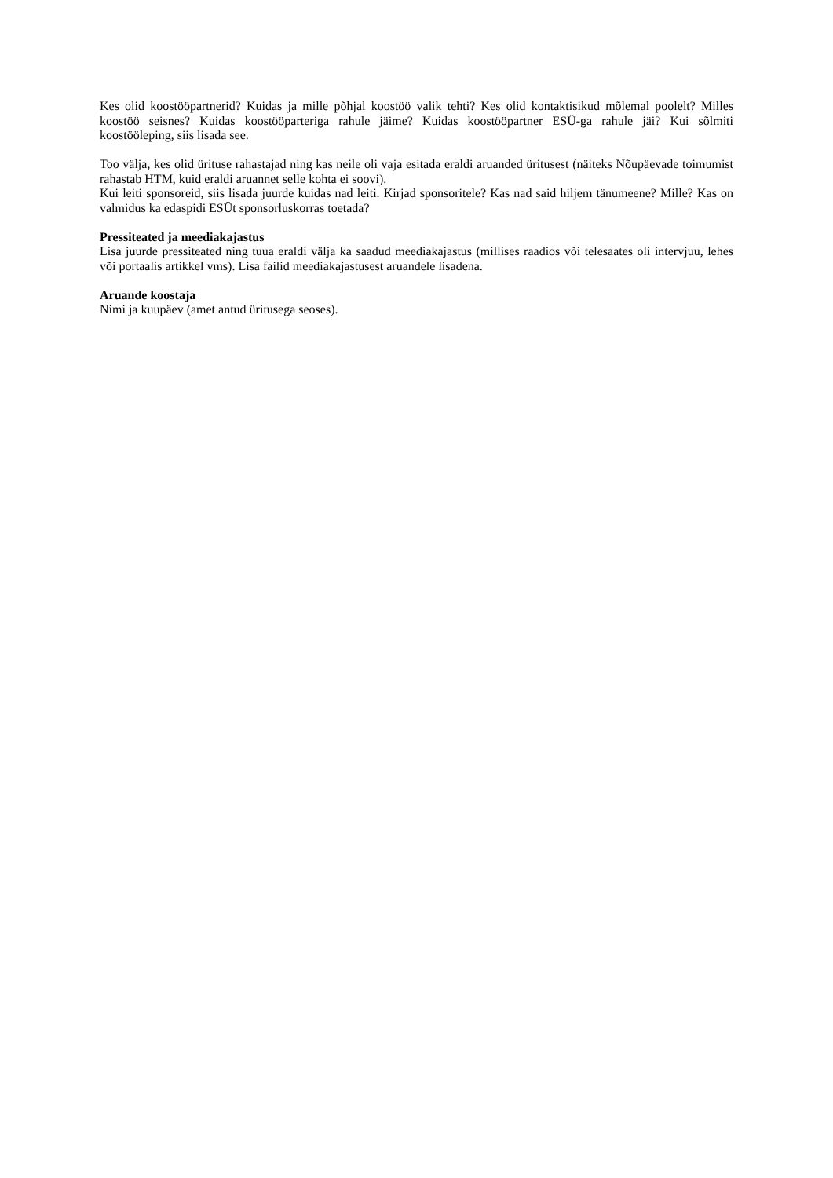Kes olid koostööpartnerid? Kuidas ja mille põhjal koostöö valik tehti? Kes olid kontaktisikud mõlemal poolelt? Milles koostöö seisnes? Kuidas koostööparteriga rahule jäime? Kuidas koostööpartner ESÜ-ga rahule jäi? Kui sõlmiti koostööleping, siis lisada see.
Too välja, kes olid ürituse rahastajad ning kas neile oli vaja esitada eraldi aruanded üritusest (näiteks Nõupäevade toimumist rahastab HTM, kuid eraldi aruannet selle kohta ei soovi).
Kui leiti sponsoreid, siis lisada juurde kuidas nad leiti. Kirjad sponsoritele? Kas nad said hiljem tänumeene? Mille? Kas on valmidus ka edaspidi ESÜt sponsorluskorras toetada?
Pressiteated ja meediakajastus
Lisa juurde pressiteated ning tuua eraldi välja ka saadud meediakajastus (millises raadios või telesaates oli intervjuu, lehes või portaalis artikkel vms). Lisa failid meediakajastusest aruandele lisadena.
Aruande koostaja
Nimi ja kuupäev (amet antud üritusega seoses).